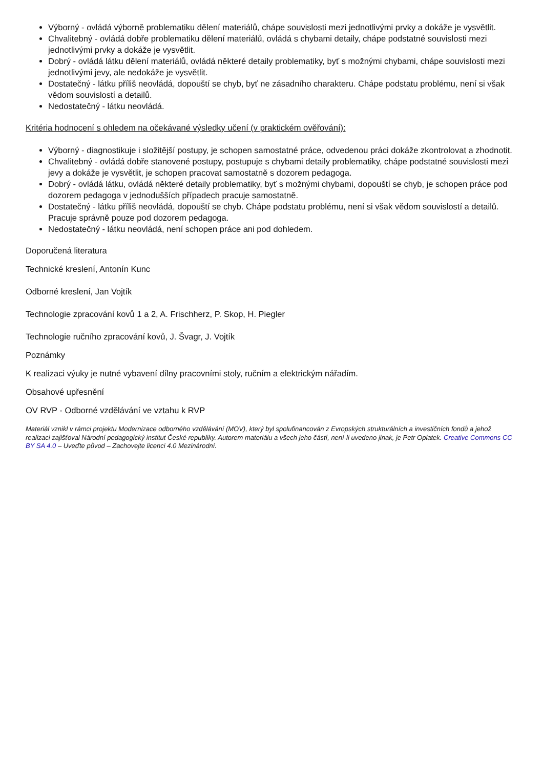Výborný - ovládá výborně problematiku dělení materiálů, chápe souvislosti mezi jednotlivými prvky a dokáže je vysvětlit.
Chvalitebný - ovládá dobře problematiku dělení materiálů, ovládá s chybami detaily, chápe podstatné souvislosti mezi jednotlivými prvky a dokáže je vysvětlit.
Dobrý - ovládá látku dělení materiálů, ovládá některé detaily problematiky, byť s možnými chybami, chápe souvislosti mezi jednotlivými jevy, ale nedokáže je vysvětlit.
Dostatečný - látku příliš neovládá, dopouští se chyb, byť ne zásadního charakteru. Chápe podstatu problému, není si však vědom souvislostí a detailů.
Nedostatečný - látku neovládá.
Kritéria hodnocení s ohledem na očekávané výsledky učení (v praktickém ověřování):
Výborný - diagnostikuje i složitější postupy, je schopen samostatné práce, odvedenou práci dokáže zkontrolovat a zhodnotit.
Chvalitebný - ovládá dobře stanovené postupy, postupuje s chybami detaily problematiky, chápe podstatné souvislosti mezi jevy a dokáže je vysvětlit, je schopen pracovat samostatně s dozorem pedagoga.
Dobrý - ovládá látku, ovládá některé detaily problematiky, byť s možnými chybami, dopouští se chyb, je schopen práce pod dozorem pedagoga v jednodušších případech pracuje samostatně.
Dostatečný - látku příliš neovládá, dopouští se chyb. Chápe podstatu problému, není si však vědom souvislostí a detailů. Pracuje správně pouze pod dozorem pedagoga.
Nedostatečný - látku neovládá, není schopen práce ani pod dohledem.
Doporučená literatura
Technické kreslení, Antonín Kunc
Odborné kreslení, Jan Vojtík
Technologie zpracování kovů 1 a 2, A. Frischherz, P. Skop, H. Piegler
Technologie ručního zpracování kovů, J. Švagr, J. Vojtík
Poznámky
K realizaci výuky je nutné vybavení dílny pracovními stoly, ručním a elektrickým nářadím.
Obsahové upřesnění
OV RVP - Odborné vzdělávání ve vztahu k RVP
Materiál vznikl v rámci projektu Modernizace odborného vzdělávání (MOV), který byl spolufinancován z Evropských strukturálních a investičních fondů a jehož realizaci zajišťoval Národní pedagogický institut České republiky. Autorem materiálu a všech jeho částí, není-li uvedeno jinak, je Petr Oplatek. Creative Commons CC BY SA 4.0 – Uveďte původ – Zachovejte licenci 4.0 Mezinárodní.